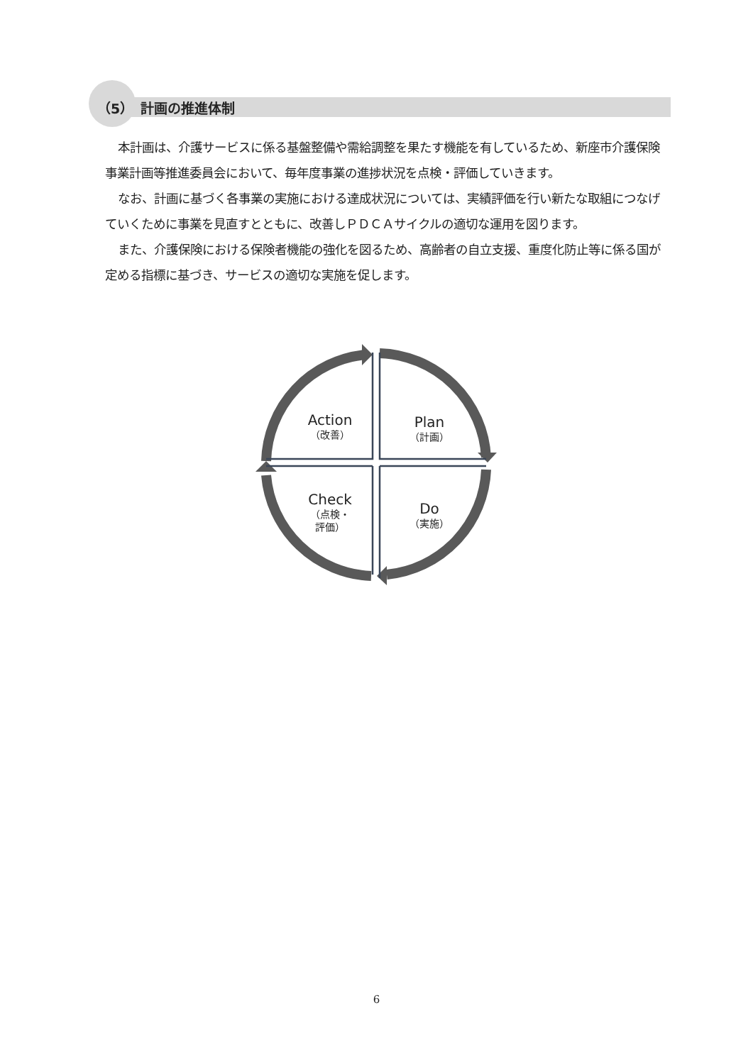（5）　計画の推進体制
本計画は、介護サービスに係る基盤整備や需給調整を果たす機能を有しているため、新座市介護保険事業計画等推進委員会において、毎年度事業の進捗状況を点検・評価していきます。
なお、計画に基づく各事業の実施における達成状況については、実績評価を行い新たな取組につなげていくために事業を見直すとともに、改善しＰＤＣＡサイクルの適切な運用を図ります。
また、介護保険における保険者機能の強化を図るため、高齢者の自立支援、重度化防止等に係る国が定める指標に基づき、サービスの適切な実施を促します。
Action
（改善）
Plan
（計画）
Check
（点検・
評価）
Do
（実施）
6